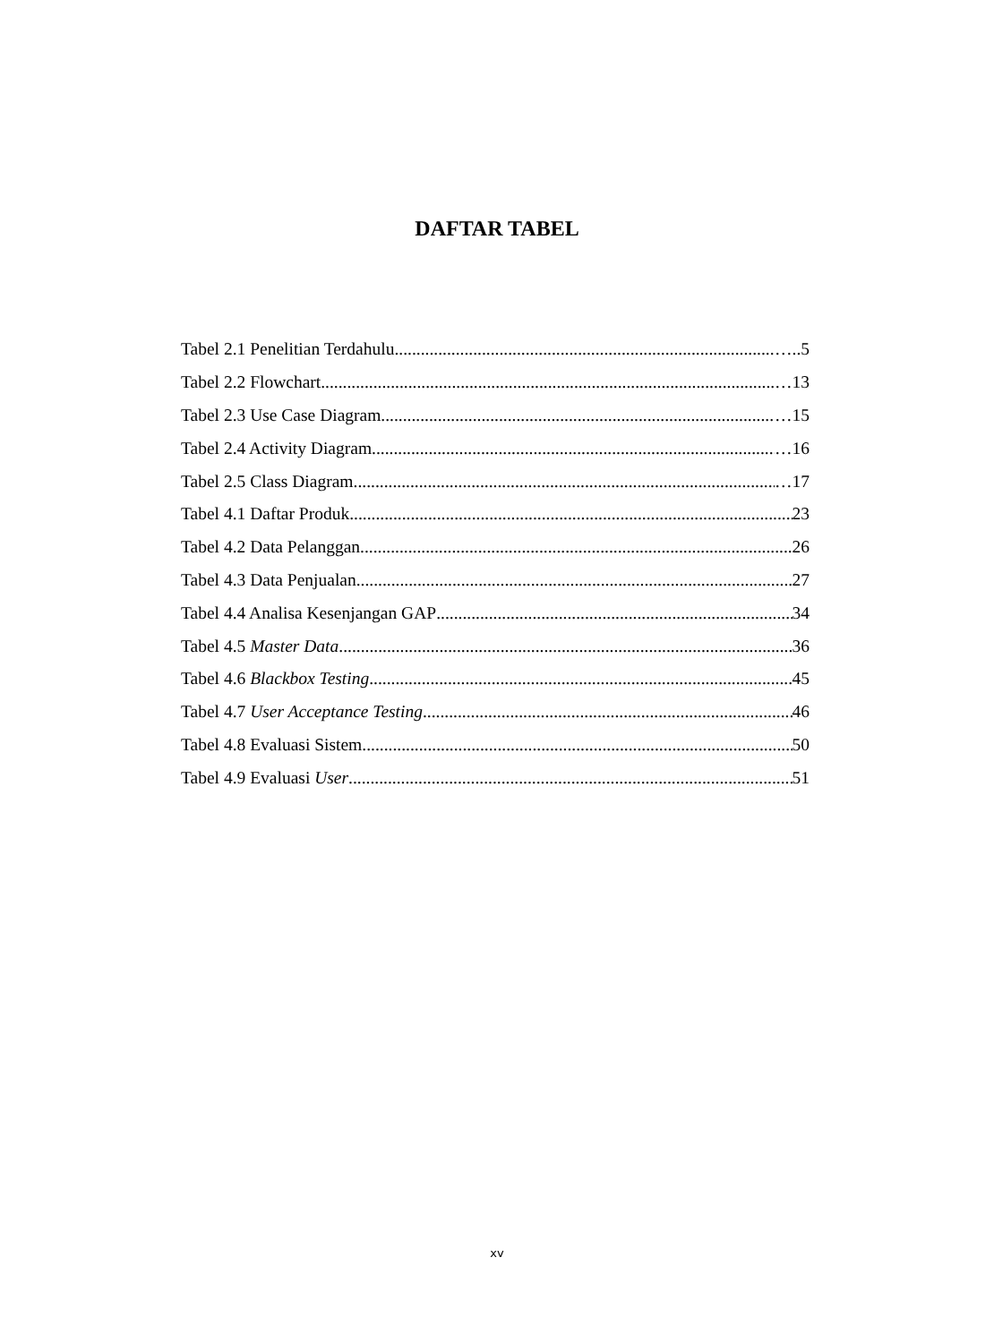DAFTAR TABEL
Tabel 2.1 Penelitian Terdahulu …..5
Tabel 2.2 Flowchart …13
Tabel 2.3 Use Case Diagram …15
Tabel 2.4 Activity Diagram …16
Tabel 2.5 Class Diagram …17
Tabel 4.1 Daftar Produk 23
Tabel 4.2 Data Pelanggan 26
Tabel 4.3 Data Penjualan 27
Tabel 4.4 Analisa Kesenjangan GAP 34
Tabel 4.5 Master Data 36
Tabel 4.6 Blackbox Testing 45
Tabel 4.7 User Acceptance Testing 46
Tabel 4.8 Evaluasi Sistem 50
Tabel 4.9 Evaluasi User 51
xv